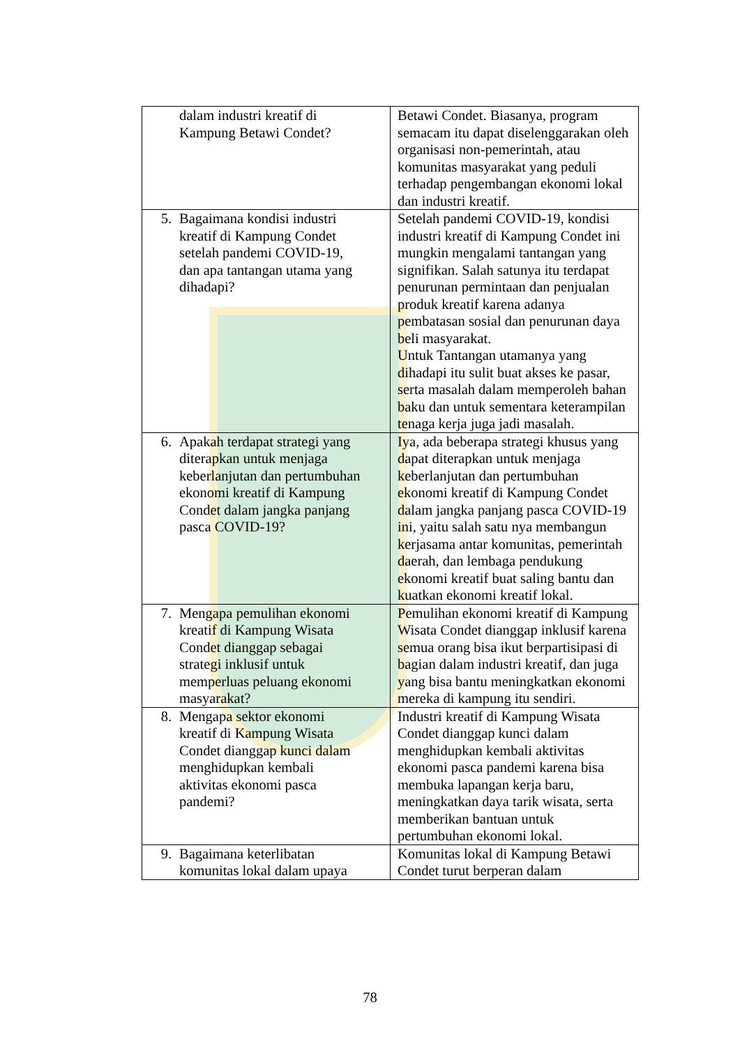| dalam industri kreatif di Kampung Betawi Condet? | Betawi Condet. Biasanya, program semacam itu dapat diselenggarakan oleh organisasi non-pemerintah, atau komunitas masyarakat yang peduli terhadap pengembangan ekonomi lokal dan industri kreatif. |
| 5. Bagaimana kondisi industri kreatif di Kampung Condet setelah pandemi COVID-19, dan apa tantangan utama yang dihadapi? | Setelah pandemi COVID-19, kondisi industri kreatif di Kampung Condet ini mungkin mengalami tantangan yang signifikan. Salah satunya itu terdapat penurunan permintaan dan penjualan produk kreatif karena adanya pembatasan sosial dan penurunan daya beli masyarakat. Untuk Tantangan utamanya yang dihadapi itu sulit buat akses ke pasar, serta masalah dalam memperoleh bahan baku dan untuk sementara keterampilan tenaga kerja juga jadi masalah. |
| 6. Apakah terdapat strategi yang diterapkan untuk menjaga keberlanjutan dan pertumbuhan ekonomi kreatif di Kampung Condet dalam jangka panjang pasca COVID-19? | Iya, ada beberapa strategi khusus yang dapat diterapkan untuk menjaga keberlanjutan dan pertumbuhan ekonomi kreatif di Kampung Condet dalam jangka panjang pasca COVID-19 ini, yaitu salah satu nya membangun kerjasama antar komunitas, pemerintah daerah, dan lembaga pendukung ekonomi kreatif buat saling bantu dan kuatkan ekonomi kreatif lokal. |
| 7. Mengapa pemulihan ekonomi kreatif di Kampung Wisata Condet dianggap sebagai strategi inklusif untuk memperluas peluang ekonomi masyarakat? | Pemulihan ekonomi kreatif di Kampung Wisata Condet dianggap inklusif karena semua orang bisa ikut berpartisipasi di bagian dalam industri kreatif, dan juga yang bisa bantu meningkatkan ekonomi mereka di kampung itu sendiri. |
| 8. Mengapa sektor ekonomi kreatif di Kampung Wisata Condet dianggap kunci dalam menghidupkan kembali aktivitas ekonomi pasca pandemi? | Industri kreatif di Kampung Wisata Condet dianggap kunci dalam menghidupkan kembali aktivitas ekonomi pasca pandemi karena bisa membuka lapangan kerja baru, meningkatkan daya tarik wisata, serta memberikan bantuan untuk pertumbuhan ekonomi lokal. |
| 9. Bagaimana keterlibatan komunitas lokal dalam upaya | Komunitas lokal di Kampung Betawi Condet turut berperan dalam |
78